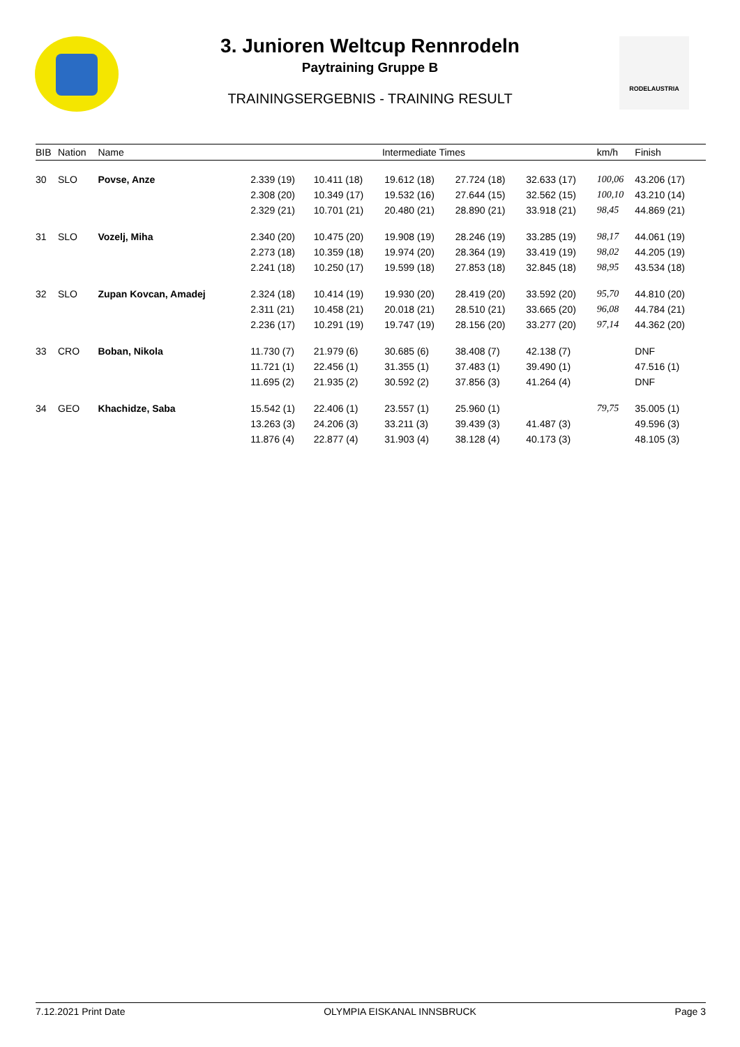RODELAUSTRIA
3. Junioren Weltcup Rennrodeln
Paytraining Gruppe B
TRAININGSERGEBNIS - TRAINING RESULT
| BIB | Nation | Name | Intermediate Times | | | | | km/h | Finish |
| --- | --- | --- | --- | --- | --- | --- | --- | --- | --- |
| 30 | SLO | Povse, Anze | 2.339 (19) | 10.411 (18) | 19.612 (18) | 27.724 (18) | 32.633 (17) | 100,06 | 43.206 (17) |
| | | | 2.308 (20) | 10.349 (17) | 19.532 (16) | 27.644 (15) | 32.562 (15) | 100,10 | 43.210 (14) |
| | | | 2.329 (21) | 10.701 (21) | 20.480 (21) | 28.890 (21) | 33.918 (21) | 98,45 | 44.869 (21) |
| 31 | SLO | Vozelj, Miha | 2.340 (20) | 10.475 (20) | 19.908 (19) | 28.246 (19) | 33.285 (19) | 98,17 | 44.061 (19) |
| | | | 2.273 (18) | 10.359 (18) | 19.974 (20) | 28.364 (19) | 33.419 (19) | 98,02 | 44.205 (19) |
| | | | 2.241 (18) | 10.250 (17) | 19.599 (18) | 27.853 (18) | 32.845 (18) | 98,95 | 43.534 (18) |
| 32 | SLO | Zupan Kovcan, Amadej | 2.324 (18) | 10.414 (19) | 19.930 (20) | 28.419 (20) | 33.592 (20) | 95,70 | 44.810 (20) |
| | | | 2.311 (21) | 10.458 (21) | 20.018 (21) | 28.510 (21) | 33.665 (20) | 96,08 | 44.784 (21) |
| | | | 2.236 (17) | 10.291 (19) | 19.747 (19) | 28.156 (20) | 33.277 (20) | 97,14 | 44.362 (20) |
| 33 | CRO | Boban, Nikola | 11.730 (7) | 21.979 (6) | 30.685 (6) | 38.408 (7) | 42.138 (7) | | DNF |
| | | | 11.721 (1) | 22.456 (1) | 31.355 (1) | 37.483 (1) | 39.490 (1) | | 47.516 (1) |
| | | | 11.695 (2) | 21.935 (2) | 30.592 (2) | 37.856 (3) | 41.264 (4) | | DNF |
| 34 | GEO | Khachidze, Saba | 15.542 (1) | 22.406 (1) | 23.557 (1) | 25.960 (1) | | 79,75 | 35.005 (1) |
| | | | 13.263 (3) | 24.206 (3) | 33.211 (3) | 39.439 (3) | 41.487 (3) | | 49.596 (3) |
| | | | 11.876 (4) | 22.877 (4) | 31.903 (4) | 38.128 (4) | 40.173 (3) | | 48.105 (3) |
7.12.2021 Print Date OLYMPIA EISKANAL INNSBRUCK Page 3